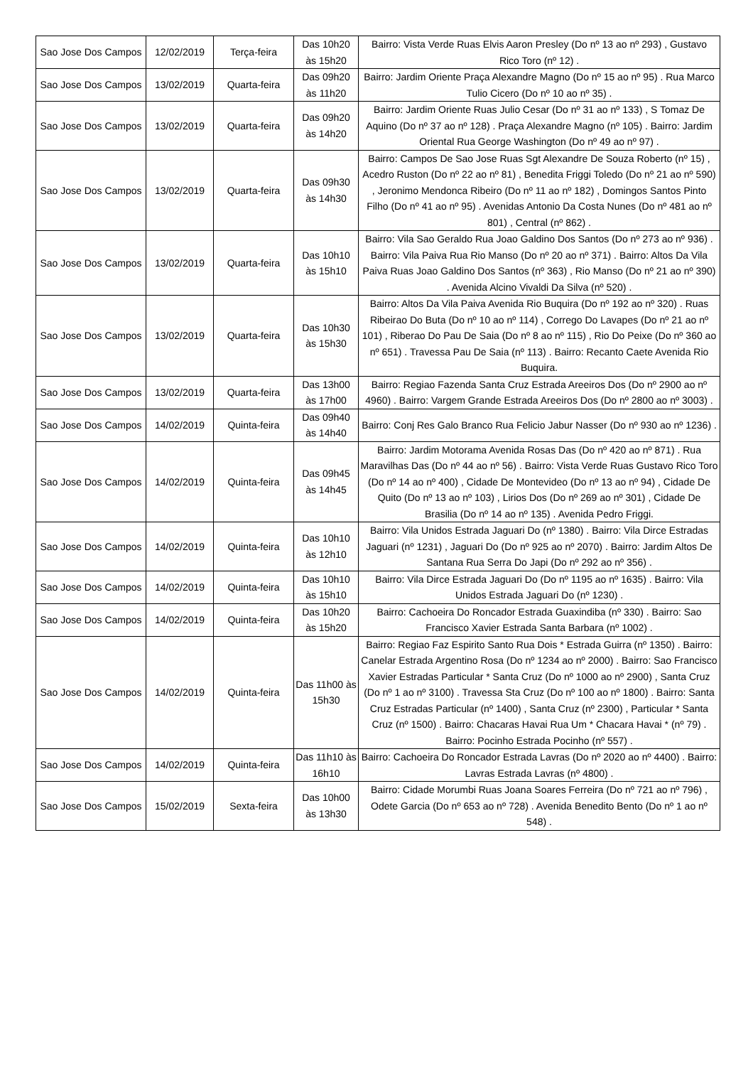| Sao Jose Dos Campos | 12/02/2019 | Terça-feira | Das 10h20 às 15h20 | Bairro: Vista Verde Ruas Elvis Aaron Presley (Do nº 13 ao nº 293) , Gustavo Rico Toro (nº 12) . |
| Sao Jose Dos Campos | 13/02/2019 | Quarta-feira | Das 09h20 às 11h20 | Bairro: Jardim Oriente Praça Alexandre Magno (Do nº 15 ao nº 95) . Rua Marco Tulio Cicero (Do nº 10 ao nº 35) . |
| Sao Jose Dos Campos | 13/02/2019 | Quarta-feira | Das 09h20 às 14h20 | Bairro: Jardim Oriente Ruas Julio Cesar (Do nº 31 ao nº 133) , S Tomaz De Aquino (Do nº 37 ao nº 128) . Praça Alexandre Magno (nº 105) . Bairro: Jardim Oriental Rua George Washington (Do nº 49 ao nº 97) . |
| Sao Jose Dos Campos | 13/02/2019 | Quarta-feira | Das 09h30 às 14h30 | Bairro: Campos De Sao Jose Ruas Sgt Alexandre De Souza Roberto (nº 15) , Acedro Ruston (Do nº 22 ao nº 81) , Benedita Friggi Toledo (Do nº 21 ao nº 590) , Jeronimo Mendonca Ribeiro (Do nº 11 ao nº 182) , Domingos Santos Pinto Filho (Do nº 41 ao nº 95) . Avenidas Antonio Da Costa Nunes (Do nº 481 ao nº 801) , Central (nº 862) . |
| Sao Jose Dos Campos | 13/02/2019 | Quarta-feira | Das 10h10 às 15h10 | Bairro: Vila Sao Geraldo Rua Joao Galdino Dos Santos (Do nº 273 ao nº 936) . Bairro: Vila Paiva Rua Rio Manso (Do nº 20 ao nº 371) . Bairro: Altos Da Vila Paiva Ruas Joao Galdino Dos Santos (nº 363) , Rio Manso (Do nº 21 ao nº 390) . Avenida Alcino Vivaldi Da Silva (nº 520) . |
| Sao Jose Dos Campos | 13/02/2019 | Quarta-feira | Das 10h30 às 15h30 | Bairro: Altos Da Vila Paiva Avenida Rio Buquira (Do nº 192 ao nº 320) . Ruas Ribeirao Do Buta (Do nº 10 ao nº 114) , Corrego Do Lavapes (Do nº 21 ao nº 101) , Riberao Do Pau De Saia (Do nº 8 ao nº 115) , Rio Do Peixe (Do nº 360 ao nº 651) . Travessa Pau De Saia (nº 113) . Bairro: Recanto Caete Avenida Rio Buquira. |
| Sao Jose Dos Campos | 13/02/2019 | Quarta-feira | Das 13h00 às 17h00 | Bairro: Regiao Fazenda Santa Cruz Estrada Areeiros Dos (Do nº 2900 ao nº 4960) . Bairro: Vargem Grande Estrada Areeiros Dos (Do nº 2800 ao nº 3003) . |
| Sao Jose Dos Campos | 14/02/2019 | Quinta-feira | Das 09h40 às 14h40 | Bairro: Conj Res Galo Branco Rua Felicio Jabur Nasser (Do nº 930 ao nº 1236) . |
| Sao Jose Dos Campos | 14/02/2019 | Quinta-feira | Das 09h45 às 14h45 | Bairro: Jardim Motorama Avenida Rosas Das (Do nº 420 ao nº 871) . Rua Maravilhas Das (Do nº 44 ao nº 56) . Bairro: Vista Verde Ruas Gustavo Rico Toro (Do nº 14 ao nº 400) , Cidade De Montevideo (Do nº 13 ao nº 94) , Cidade De Quito (Do nº 13 ao nº 103) , Lirios Dos (Do nº 269 ao nº 301) , Cidade De Brasilia (Do nº 14 ao nº 135) . Avenida Pedro Friggi. |
| Sao Jose Dos Campos | 14/02/2019 | Quinta-feira | Das 10h10 às 12h10 | Bairro: Vila Unidos Estrada Jaguari Do (nº 1380) . Bairro: Vila Dirce Estradas Jaguari (nº 1231) , Jaguari Do (Do nº 925 ao nº 2070) . Bairro: Jardim Altos De Santana Rua Serra Do Japi (Do nº 292 ao nº 356) . |
| Sao Jose Dos Campos | 14/02/2019 | Quinta-feira | Das 10h10 às 15h10 | Bairro: Vila Dirce Estrada Jaguari Do (Do nº 1195 ao nº 1635) . Bairro: Vila Unidos Estrada Jaguari Do (nº 1230) . |
| Sao Jose Dos Campos | 14/02/2019 | Quinta-feira | Das 10h20 às 15h20 | Bairro: Cachoeira Do Roncador Estrada Guaxindiba (nº 330) . Bairro: Sao Francisco Xavier Estrada Santa Barbara (nº 1002) . |
| Sao Jose Dos Campos | 14/02/2019 | Quinta-feira | Das 11h00 às 15h30 | Bairro: Regiao Faz Espirito Santo Rua Dois * Estrada Guirra (nº 1350) . Bairro: Canelar Estrada Argentino Rosa (Do nº 1234 ao nº 2000) . Bairro: Sao Francisco Xavier Estradas Particular * Santa Cruz (Do nº 1000 ao nº 2900) , Santa Cruz (Do nº 1 ao nº 3100) . Travessa Sta Cruz (Do nº 100 ao nº 1800) . Bairro: Santa Cruz Estradas Particular (nº 1400) , Santa Cruz (nº 2300) , Particular * Santa Cruz (nº 1500) . Bairro: Chacaras Havai Rua Um * Chacara Havai * (nº 79) . Bairro: Pocinho Estrada Pocinho (nº 557) . |
| Sao Jose Dos Campos | 14/02/2019 | Quinta-feira | Das 11h10 às 16h10 | Bairro: Cachoeira Do Roncador Estrada Lavras (Do nº 2020 ao nº 4400) . Bairro: Lavras Estrada Lavras (nº 4800) . |
| Sao Jose Dos Campos | 15/02/2019 | Sexta-feira | Das 10h00 às 13h30 | Bairro: Cidade Morumbi Ruas Joana Soares Ferreira (Do nº 721 ao nº 796) , Odete Garcia (Do nº 653 ao nº 728) . Avenida Benedito Bento (Do nº 1 ao nº 548) . |